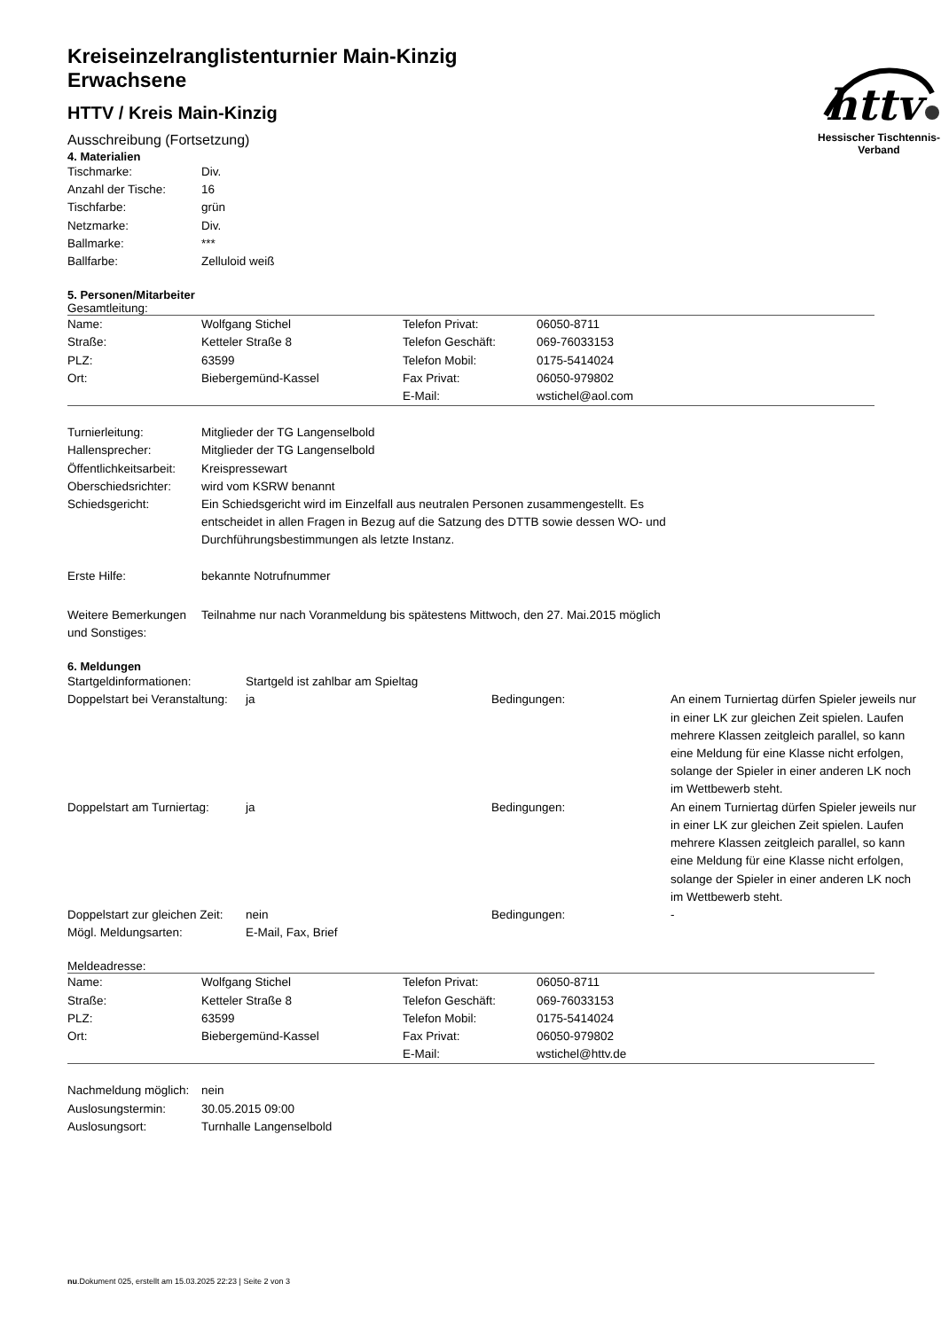httv
Hessischer Tischtennis-Verband
Kreiseinzelranglistenturnier Main-Kinzig
Erwachsene
HTTV / Kreis Main-Kinzig
Ausschreibung (Fortsetzung)
4. Materialien
| Tischmarke: | Div. |
| Anzahl der Tische: | 16 |
| Tischfarbe: | grün |
| Netzmarke: | Div. |
| Ballmarke: | *** |
| Ballfarbe: | Zelluloid weiß |
5. Personen/Mitarbeiter
Gesamtleitung:
| Name: | Wolfgang Stichel | Telefon Privat: | 06050-8711 |
| Straße: | Ketteler Straße 8 | Telefon Geschäft: | 069-76033153 |
| PLZ: | 63599 | Telefon Mobil: | 0175-5414024 |
| Ort: | Biebergemünd-Kassel | Fax Privat: | 06050-979802 |
| | | E-Mail: | wstichel@aol.com |
| Turnierleitung: | Mitglieder der TG Langenselbold |
| Hallensprecher: | Mitglieder der TG Langenselbold |
| Öffentlichkeitsarbeit: | Kreispressewart |
| Oberschiedsrichter: | wird vom KSRW benannt |
| Schiedsgericht: | Ein Schiedsgericht wird im Einzelfall aus neutralen Personen zusammengestellt. Es entscheidet in allen Fragen in Bezug auf die Satzung des DTTB sowie dessen WO- und Durchführungsbestimmungen als letzte Instanz. |
| Erste Hilfe: | bekannte Notrufnummer |
| Weitere Bemerkungen und Sonstiges: | Teilnahme nur nach Voranmeldung bis spätestens Mittwoch, den 27. Mai.2015 möglich |
6. Meldungen
| Startgeldinformationen: | Startgeld ist zahlbar am Spieltag | | |
| Doppelstart bei Veranstaltung: | ja | Bedingungen: | An einem Turniertag dürfen Spieler jeweils nur in einer LK zur gleichen Zeit spielen. Laufen mehrere Klassen zeitgleich parallel, so kann eine Meldung für eine Klasse nicht erfolgen, solange der Spieler in einer anderen LK noch im Wettbewerb steht. |
| Doppelstart am Turniertag: | ja | Bedingungen: | An einem Turniertag dürfen Spieler jeweils nur in einer LK zur gleichen Zeit spielen. Laufen mehrere Klassen zeitgleich parallel, so kann eine Meldung für eine Klasse nicht erfolgen, solange der Spieler in einer anderen LK noch im Wettbewerb steht. |
| Doppelstart zur gleichen Zeit: | nein | Bedingungen: | - |
| Mögl. Meldungsarten: | E-Mail, Fax, Brief | | |
Meldeadresse:
| Name: | Wolfgang Stichel | Telefon Privat: | 06050-8711 |
| Straße: | Ketteler Straße 8 | Telefon Geschäft: | 069-76033153 |
| PLZ: | 63599 | Telefon Mobil: | 0175-5414024 |
| Ort: | Biebergemünd-Kassel | Fax Privat: | 06050-979802 |
| | | E-Mail: | wstichel@httv.de |
| Nachmeldung möglich: | nein |
| Auslosungstermin: | 30.05.2015 09:00 |
| Auslosungsort: | Turnhalle Langenselbold |
nu.Dokument 025, erstellt am 15.03.2025 22:23 | Seite 2 von 3